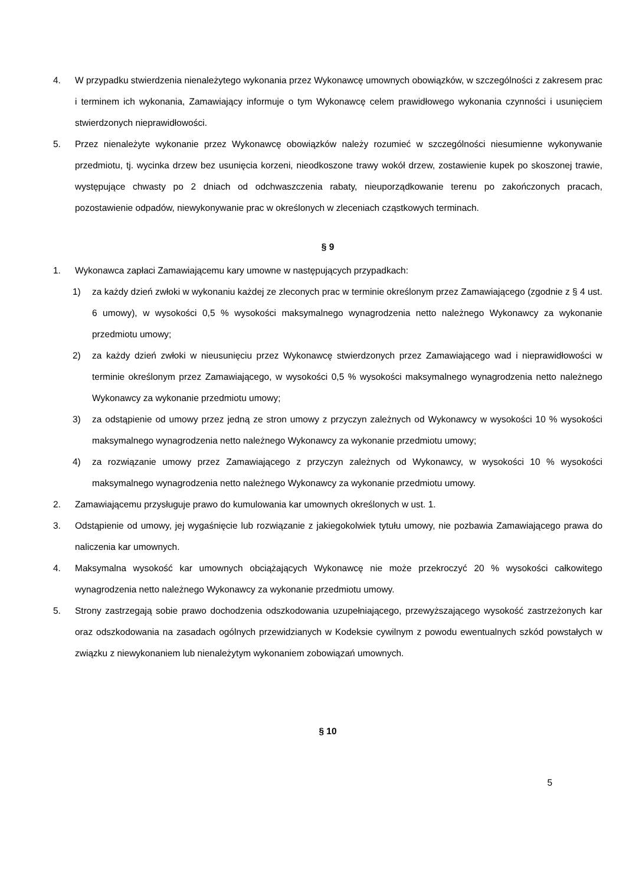4. W przypadku stwierdzenia nienależytego wykonania przez Wykonawcę umownych obowiązków, w szczególności z zakresem prac i terminem ich wykonania, Zamawiający informuje o tym Wykonawcę celem prawidłowego wykonania czynności i usunięciem stwierdzonych nieprawidłowości.
5. Przez nienależyte wykonanie przez Wykonawcę obowiązków należy rozumieć w szczególności niesumienne wykonywanie przedmiotu, tj. wycinka drzew bez usunięcia korzeni, nieodkoszone trawy wokół drzew, zostawienie kupek po skoszonej trawie, występujące chwasty po 2 dniach od odchwaszczenia rabaty, nieuporządkowanie terenu po zakończonych pracach, pozostawienie odpadów, niewykonywanie prac w określonych w zleceniach cząstkowych terminach.
§ 9
1. Wykonawca zapłaci Zamawiającemu kary umowne w następujących przypadkach:
1) za każdy dzień zwłoki w wykonaniu każdej ze zleconych prac w terminie określonym przez Zamawiającego (zgodnie z § 4 ust. 6 umowy), w wysokości 0,5 % wysokości maksymalnego wynagrodzenia netto należnego Wykonawcy za wykonanie przedmiotu umowy;
2) za każdy dzień zwłoki w nieusunięciu przez Wykonawcę stwierdzonych przez Zamawiającego wad i nieprawidłowości w terminie określonym przez Zamawiającego, w wysokości 0,5 % wysokości maksymalnego wynagrodzenia netto należnego Wykonawcy za wykonanie przedmiotu umowy;
3) za odstąpienie od umowy przez jedną ze stron umowy z przyczyn zależnych od Wykonawcy w wysokości 10 % wysokości maksymalnego wynagrodzenia netto należnego Wykonawcy za wykonanie przedmiotu umowy;
4) za rozwiązanie umowy przez Zamawiającego z przyczyn zależnych od Wykonawcy, w wysokości 10 % wysokości maksymalnego wynagrodzenia netto należnego Wykonawcy za wykonanie przedmiotu umowy.
2. Zamawiającemu przysługuje prawo do kumulowania kar umownych określonych w ust. 1.
3. Odstąpienie od umowy, jej wygaśnięcie lub rozwiązanie z jakiegokolwiek tytułu umowy, nie pozbawia Zamawiającego prawa do naliczenia kar umownych.
4. Maksymalna wysokość kar umownych obciążających Wykonawcę nie może przekroczyć 20 % wysokości całkowitego wynagrodzenia netto należnego Wykonawcy za wykonanie przedmiotu umowy.
5. Strony zastrzegają sobie prawo dochodzenia odszkodowania uzupełniającego, przewyższającego wysokość zastrzeżonych kar oraz odszkodowania na zasadach ogólnych przewidzianych w Kodeksie cywilnym z powodu ewentualnych szkód powstałych w związku z niewykonaniem lub nienależytym wykonaniem zobowiązań umownych.
§ 10
5